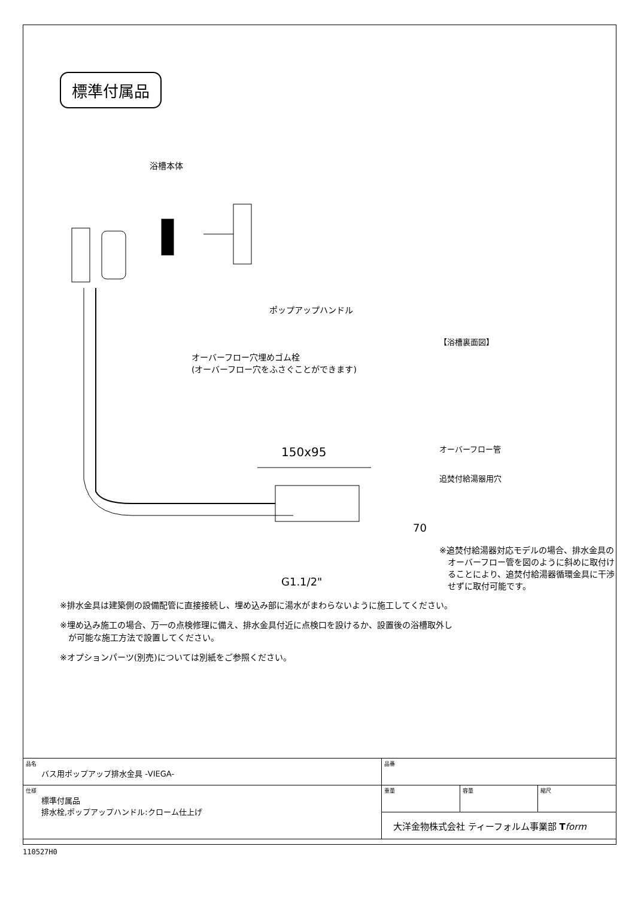標準付属品
浴槽本体
ポップアップハンドル
オーバーフロー穴埋めゴム栓
(オーバーフロー穴をふさぐことができます)
150x95
70
G1.1/2"
【浴槽裏面図】
オーバーフロー管
追焚付給湯器用穴
※追焚付給湯器対応モデルの場合、排水金具の
　オーバーフロー管を図のように斜めに取付け
　ることにより、追焚付給湯器循環金具に干渉
　せずに取付可能です。
※排水金具は建築側の設備配管に直接接続し、埋め込み部に湯水がまわらないように施工してください。
※埋め込み施工の場合、万一の点検修理に備え、排水金具付近に点検口を設けるか、設置後の浴槽取外し
　が可能な施工方法で設置してください。
※オプションパーツ(別売)については別紙をご参照ください。
| 品名 バス用ポップアップ排水金具 -VIEGA- | 品番 | | |
| 仕様 標準付属品 排水栓,ポップアップハンドル:クローム仕上げ | 重量 | 容量 | 縮尺 |
| | 大洋金物株式会社 ティーフォルム事業部 T form | | |
110527H0